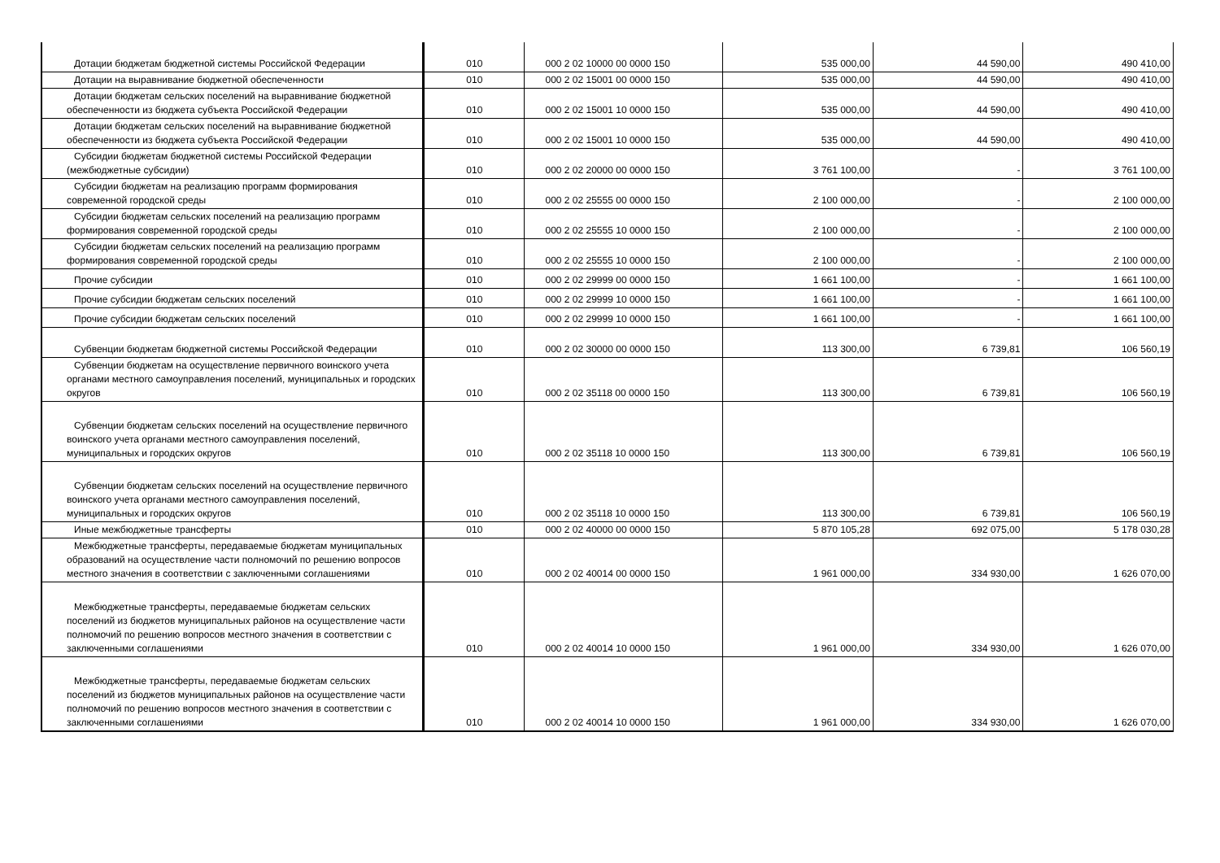| Дотации бюджетам бюджетной системы Российской Федерации | 010 | 000 2 02 10000 00 0000 150 | 535 000,00 | 44 590,00 | 490 410,00 |
| Дотации на выравнивание бюджетной обеспеченности | 010 | 000 2 02 15001 00 0000 150 | 535 000,00 | 44 590,00 | 490 410,00 |
| Дотации бюджетам сельских поселений на выравнивание бюджетной обеспеченности из бюджета субъекта Российской Федерации | 010 | 000 2 02 15001 10 0000 150 | 535 000,00 | 44 590,00 | 490 410,00 |
| Дотации бюджетам сельских поселений на выравнивание бюджетной обеспеченности из бюджета субъекта Российской Федерации | 010 | 000 2 02 15001 10 0000 150 | 535 000,00 | 44 590,00 | 490 410,00 |
| Субсидии бюджетам бюджетной системы Российской Федерации (межбюджетные субсидии) | 010 | 000 2 02 20000 00 0000 150 | 3 761 100,00 | - | 3 761 100,00 |
| Субсидии бюджетам на реализацию программ формирования современной городской среды | 010 | 000 2 02 25555 00 0000 150 | 2 100 000,00 | - | 2 100 000,00 |
| Субсидии бюджетам сельских поселений на реализацию программ формирования современной городской среды | 010 | 000 2 02 25555 10 0000 150 | 2 100 000,00 | - | 2 100 000,00 |
| Субсидии бюджетам сельских поселений на реализацию программ формирования современной городской среды | 010 | 000 2 02 25555 10 0000 150 | 2 100 000,00 | - | 2 100 000,00 |
| Прочие субсидии | 010 | 000 2 02 29999 00 0000 150 | 1 661 100,00 | - | 1 661 100,00 |
| Прочие субсидии бюджетам сельских поселений | 010 | 000 2 02 29999 10 0000 150 | 1 661 100,00 | - | 1 661 100,00 |
| Прочие субсидии бюджетам сельских поселений | 010 | 000 2 02 29999 10 0000 150 | 1 661 100,00 | - | 1 661 100,00 |
| Субвенции бюджетам бюджетной системы Российской Федерации | 010 | 000 2 02 30000 00 0000 150 | 113 300,00 | 6 739,81 | 106 560,19 |
| Субвенции бюджетам на осуществление первичного воинского учета органами местного самоуправления поселений, муниципальных и городских округов | 010 | 000 2 02 35118 00 0000 150 | 113 300,00 | 6 739,81 | 106 560,19 |
| Субвенции бюджетам сельских поселений на осуществление первичного воинского учета органами местного самоуправления поселений, муниципальных и городских округов | 010 | 000 2 02 35118 10 0000 150 | 113 300,00 | 6 739,81 | 106 560,19 |
| Субвенции бюджетам сельских поселений на осуществление первичного воинского учета органами местного самоуправления поселений, муниципальных и городских округов | 010 | 000 2 02 35118 10 0000 150 | 113 300,00 | 6 739,81 | 106 560,19 |
| Иные межбюджетные трансферты | 010 | 000 2 02 40000 00 0000 150 | 5 870 105,28 | 692 075,00 | 5 178 030,28 |
| Межбюджетные трансферты, передаваемые бюджетам муниципальных образований на осуществление части полномочий по решению вопросов местного значения в соответствии с заключенными соглашениями | 010 | 000 2 02 40014 00 0000 150 | 1 961 000,00 | 334 930,00 | 1 626 070,00 |
| Межбюджетные трансферты, передаваемые бюджетам сельских поселений из бюджетов муниципальных районов на осуществление части полномочий по решению вопросов местного значения в соответствии с заключенными соглашениями | 010 | 000 2 02 40014 10 0000 150 | 1 961 000,00 | 334 930,00 | 1 626 070,00 |
| Межбюджетные трансферты, передаваемые бюджетам сельских поселений из бюджетов муниципальных районов на осуществление части полномочий по решению вопросов местного значения в соответствии с заключенными соглашениями | 010 | 000 2 02 40014 10 0000 150 | 1 961 000,00 | 334 930,00 | 1 626 070,00 |